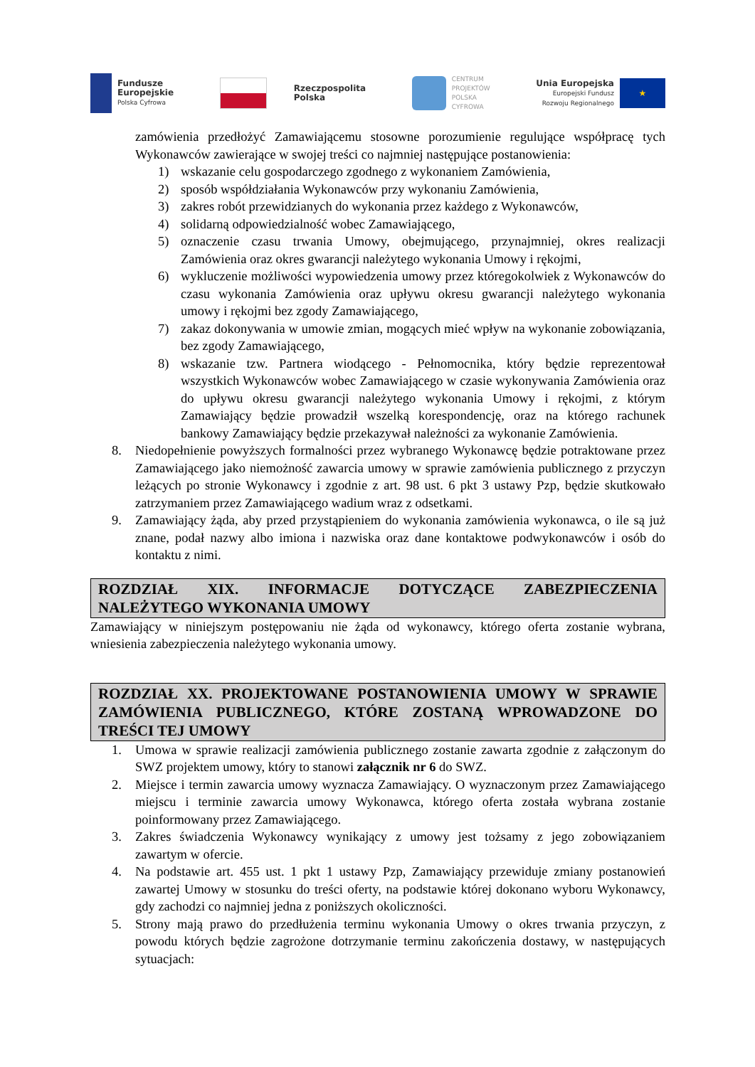Fundusze
Europejskie
Polska Cyfrowa
Rzeczpospolita
Polska
CENTRUM
PROJEKTÓW
POLSKA
CYFROWA
Unia Europejska
Europejski Fundusz
Rozwoju Regionalnego
★
zamówienia przedłożyć Zamawiającemu stosowne porozumienie regulujące współpracę tych Wykonawców zawierające w swojej treści co najmniej następujące postanowienia:
1) wskazanie celu gospodarczego zgodnego z wykonaniem Zamówienia,
2) sposób współdziałania Wykonawców przy wykonaniu Zamówienia,
3) zakres robót przewidzianych do wykonania przez każdego z Wykonawców,
4) solidarną odpowiedzialność wobec Zamawiającego,
5) oznaczenie czasu trwania Umowy, obejmującego, przynajmniej, okres realizacji Zamówienia oraz okres gwarancji należytego wykonania Umowy i rękojmi,
6) wykluczenie możliwości wypowiedzenia umowy przez któregokolwiek z Wykonawców do czasu wykonania Zamówienia oraz upływu okresu gwarancji należytego wykonania umowy i rękojmi bez zgody Zamawiającego,
7) zakaz dokonywania w umowie zmian, mogących mieć wpływ na wykonanie zobowiązania, bez zgody Zamawiającego,
8) wskazanie tzw. Partnera wiodącego - Pełnomocnika, który będzie reprezentował wszystkich Wykonawców wobec Zamawiającego w czasie wykonywania Zamówienia oraz do upływu okresu gwarancji należytego wykonania Umowy i rękojmi, z którym Zamawiający będzie prowadził wszelką korespondencję, oraz na którego rachunek bankowy Zamawiający będzie przekazywał należności za wykonanie Zamówienia.
8. Niedopełnienie powyższych formalności przez wybranego Wykonawcę będzie potraktowane przez Zamawiającego jako niemożność zawarcia umowy w sprawie zamówienia publicznego z przyczyn leżących po stronie Wykonawcy i zgodnie z art. 98 ust. 6 pkt 3 ustawy Pzp, będzie skutkowało zatrzymaniem przez Zamawiającego wadium wraz z odsetkami.
9. Zamawiający żąda, aby przed przystąpieniem do wykonania zamówienia wykonawca, o ile są już znane, podał nazwy albo imiona i nazwiska oraz dane kontaktowe podwykonawców i osób do kontaktu z nimi.
ROZDZIAŁ XIX. INFORMACJE DOTYCZĄCE ZABEZPIECZENIA NALEŻYTEGO WYKONANIA UMOWY
Zamawiający w niniejszym postępowaniu nie żąda od wykonawcy, którego oferta zostanie wybrana, wniesienia zabezpieczenia należytego wykonania umowy.
ROZDZIAŁ XX. PROJEKTOWANE POSTANOWIENIA UMOWY W SPRAWIE ZAMÓWIENIA PUBLICZNEGO, KTÓRE ZOSTANĄ WPROWADZONE DO TREŚCI TEJ UMOWY
1. Umowa w sprawie realizacji zamówienia publicznego zostanie zawarta zgodnie z załączonym do SWZ projektem umowy, który to stanowi załącznik nr 6 do SWZ.
2. Miejsce i termin zawarcia umowy wyznacza Zamawiający. O wyznaczonym przez Zamawiającego miejscu i terminie zawarcia umowy Wykonawca, którego oferta została wybrana zostanie poinformowany przez Zamawiającego.
3. Zakres świadczenia Wykonawcy wynikający z umowy jest tożsamy z jego zobowiązaniem zawartym w ofercie.
4. Na podstawie art. 455 ust. 1 pkt 1 ustawy Pzp, Zamawiający przewiduje zmiany postanowień zawartej Umowy w stosunku do treści oferty, na podstawie której dokonano wyboru Wykonawcy, gdy zachodzi co najmniej jedna z poniższych okoliczności.
5. Strony mają prawo do przedłużenia terminu wykonania Umowy o okres trwania przyczyn, z powodu których będzie zagrożone dotrzymanie terminu zakończenia dostawy, w następujących sytuacjach: